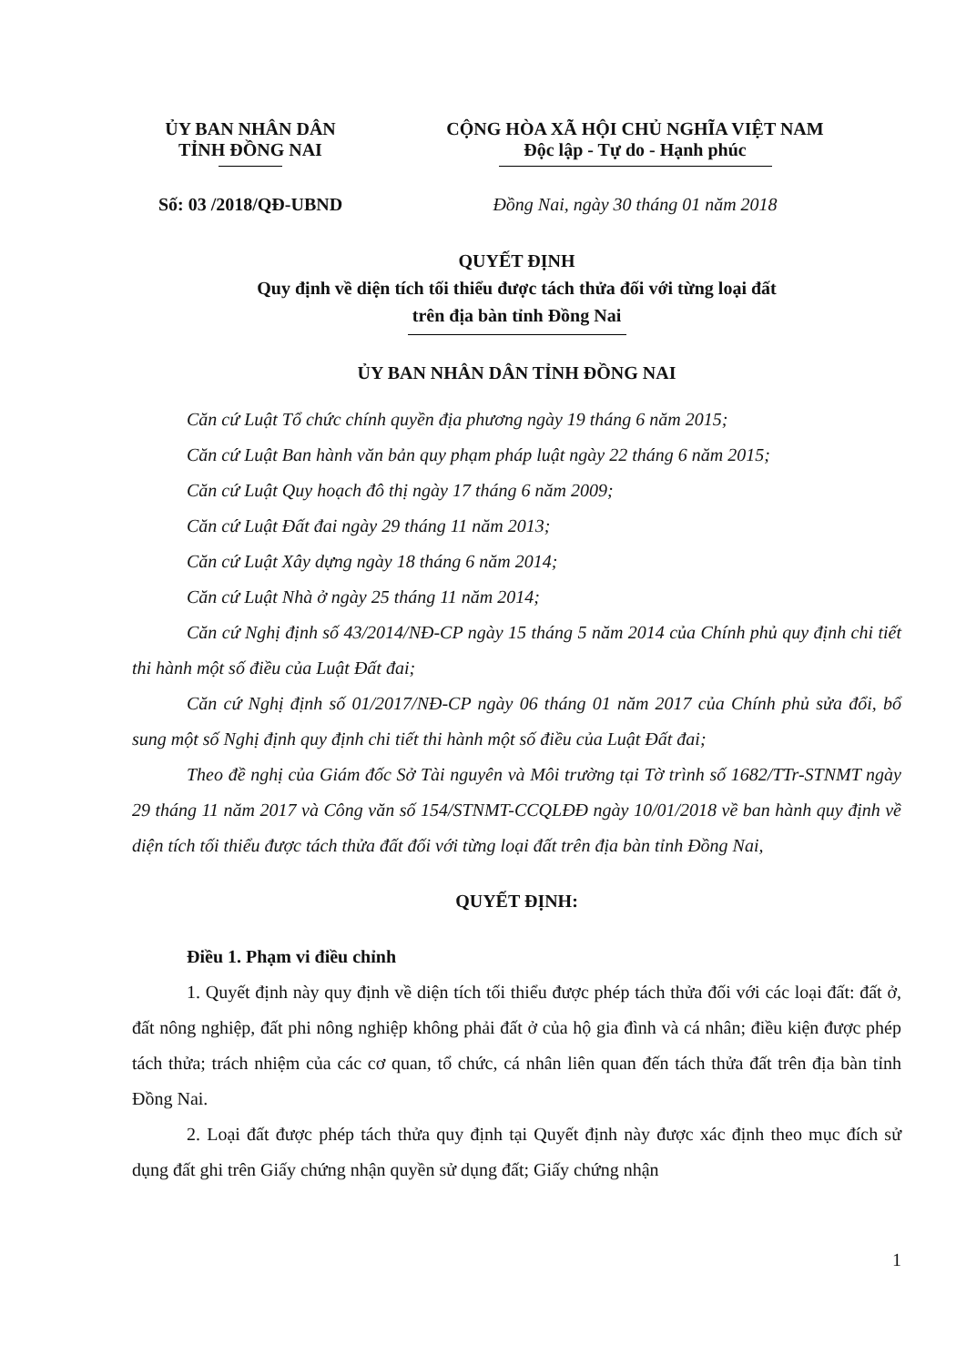ỦY BAN NHÂN DÂN
TỈNH ĐỒNG NAI
CỘNG HÒA XÃ HỘI CHỦ NGHĨA VIỆT NAM
Độc lập - Tự do - Hạnh phúc
Số: 03 /2018/QĐ-UBND Đồng Nai, ngày 30 tháng 01 năm 2018
QUYẾT ĐỊNH
Quy định về diện tích tối thiểu được tách thửa đối với từng loại đất
trên địa bàn tỉnh Đồng Nai
ỦY BAN NHÂN DÂN TỈNH ĐỒNG NAI
Căn cứ Luật Tổ chức chính quyền địa phương ngày 19 tháng 6 năm 2015;
Căn cứ Luật Ban hành văn bản quy phạm pháp luật ngày 22 tháng 6 năm 2015;
Căn cứ Luật Quy hoạch đô thị ngày 17 tháng 6 năm 2009;
Căn cứ Luật Đất đai ngày 29 tháng 11 năm 2013;
Căn cứ Luật Xây dựng ngày 18 tháng 6 năm 2014;
Căn cứ Luật Nhà ở ngày 25 tháng 11 năm 2014;
Căn cứ Nghị định số 43/2014/NĐ-CP ngày 15 tháng 5 năm 2014 của Chính phủ quy định chi tiết thi hành một số điều của Luật Đất đai;
Căn cứ Nghị định số 01/2017/NĐ-CP ngày 06 tháng 01 năm 2017 của Chính phủ sửa đổi, bổ sung một số Nghị định quy định chi tiết thi hành một số điều của Luật Đất đai;
Theo đề nghị của Giám đốc Sở Tài nguyên và Môi trường tại Tờ trình số 1682/TTr-STNMT ngày 29 tháng 11 năm 2017 và Công văn số 154/STNMT-CCQLĐĐ ngày 10/01/2018 về ban hành quy định về diện tích tối thiểu được tách thửa đất đối với từng loại đất trên địa bàn tỉnh Đồng Nai,
QUYẾT ĐỊNH:
Điều 1. Phạm vi điều chỉnh
1. Quyết định này quy định về diện tích tối thiểu được phép tách thửa đối với các loại đất: đất ở, đất nông nghiệp, đất phi nông nghiệp không phải đất ở của hộ gia đình và cá nhân; điều kiện được phép tách thửa; trách nhiệm của các cơ quan, tổ chức, cá nhân liên quan đến tách thửa đất trên địa bàn tỉnh Đồng Nai.
2. Loại đất được phép tách thửa quy định tại Quyết định này được xác định theo mục đích sử dụng đất ghi trên Giấy chứng nhận quyền sử dụng đất; Giấy chứng nhận
1